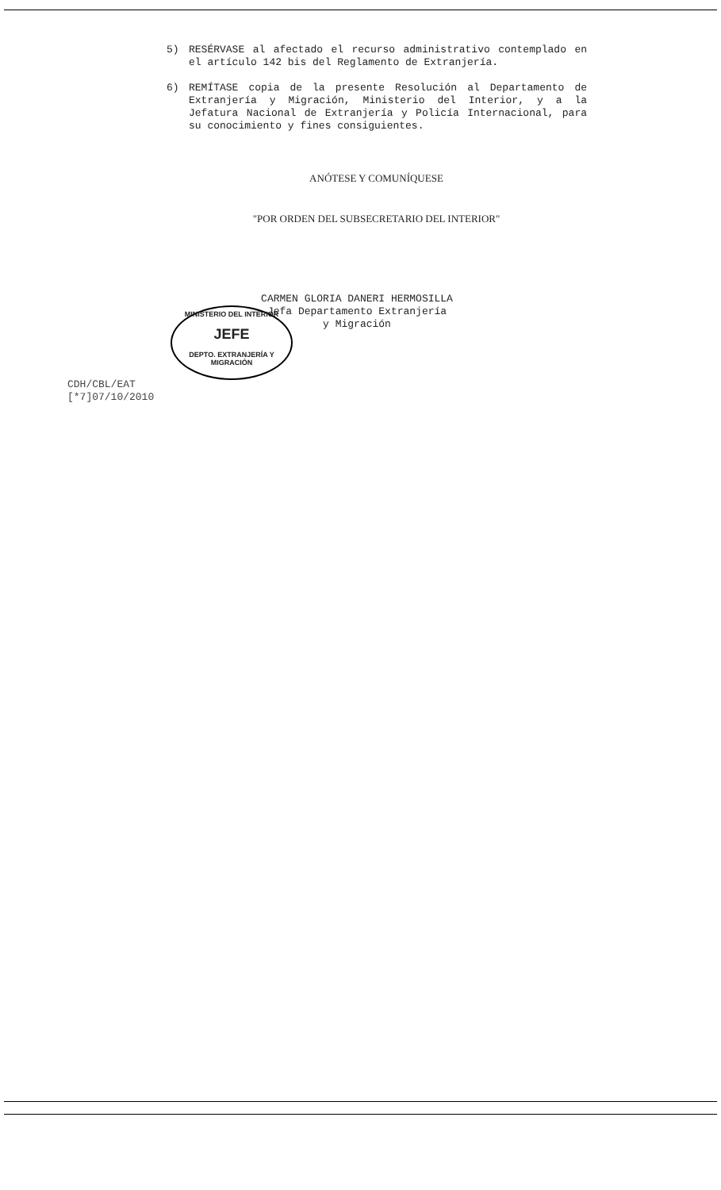5) RESÉRVASE al afectado el recurso administrativo contemplado en el artículo 142 bis del Reglamento de Extranjería.
6) REMÍTASE copia de la presente Resolución al Departamento de Extranjería y Migración, Ministerio del Interior, y a la Jefatura Nacional de Extranjería y Policía Internacional, para su conocimiento y fines consiguientes.
ANÓTESE Y COMUNÍQUESE
"POR ORDEN DEL SUBSECRETARIO DEL INTERIOR"
MINISTERIO DEL INTERIOR
JEFE
DEPTO. EXTRANJERÍA Y MIGRACIÓN
CARMEN GLORIA DANERI HERMOSILLA
Jefa Departamento Extranjería
y Migración
CDH/CBL/EAT
[*7]07/10/2010